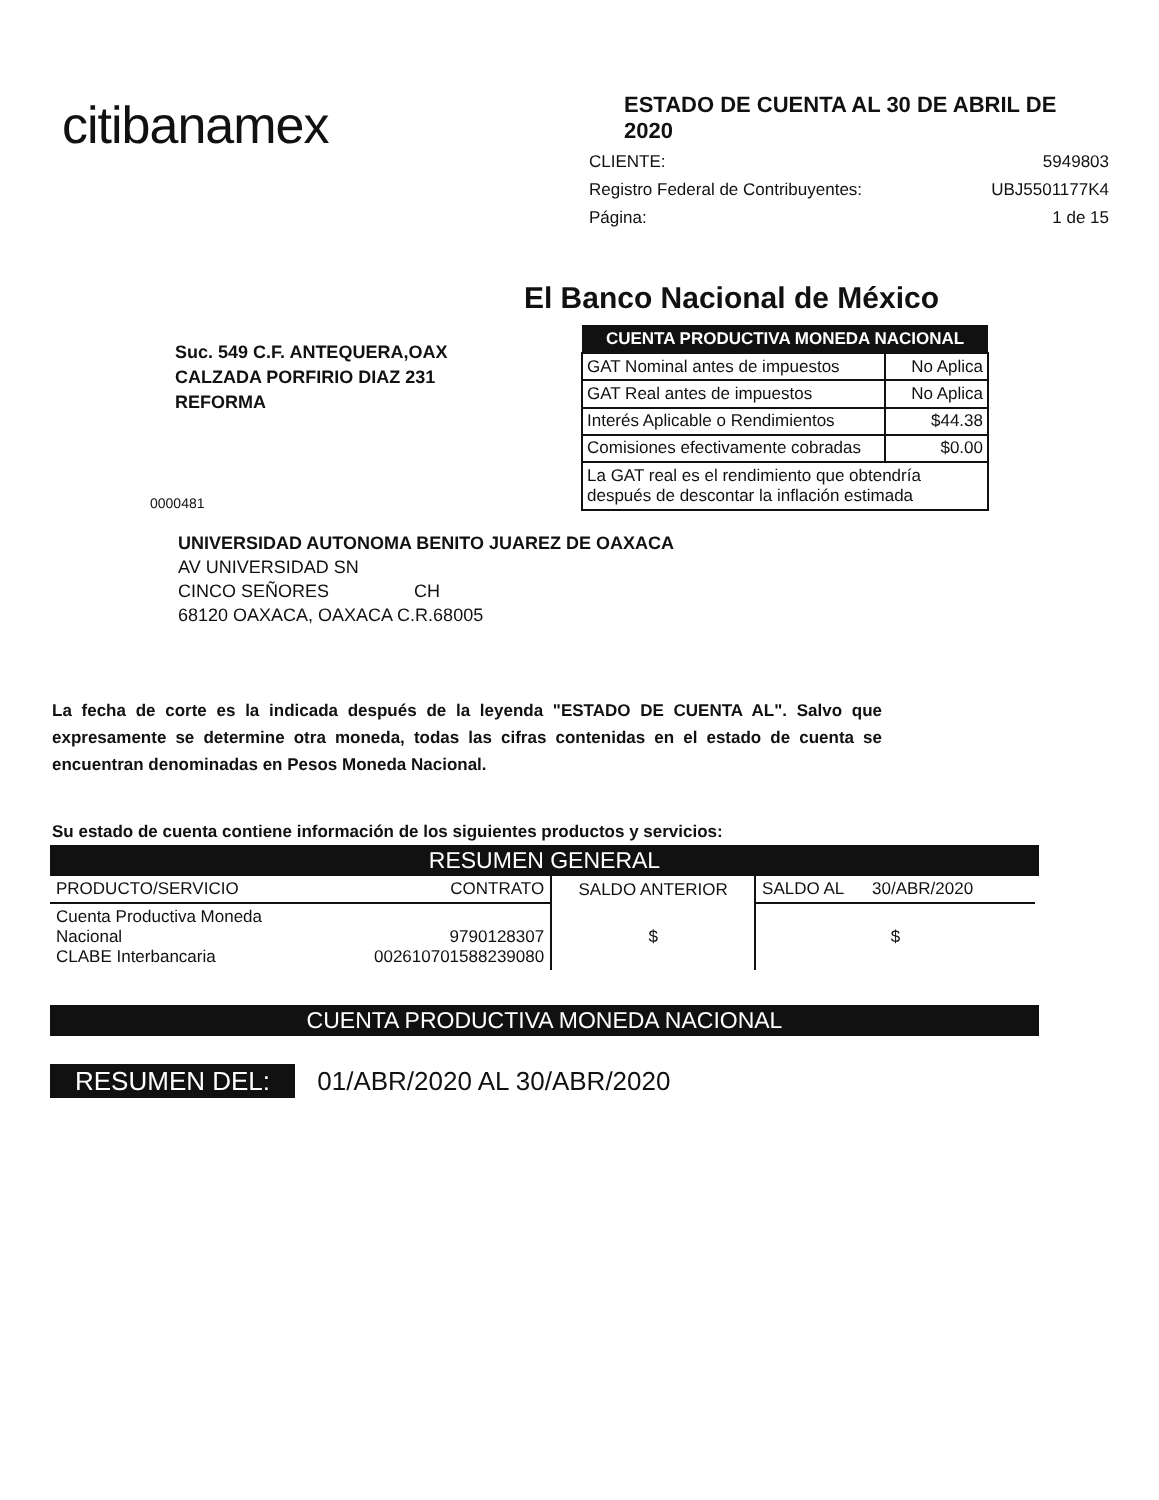citibanamex
ESTADO DE CUENTA AL 30 DE ABRIL DE 2020
CLIENTE: 5949803
Registro Federal de Contribuyentes: UBJ5501177K4
Página: 1 de 15
El Banco Nacional de México
Suc. 549 C.F. ANTEQUERA,OAX
CALZADA PORFIRIO DIAZ 231
REFORMA
0000481
| CUENTA PRODUCTIVA MONEDA NACIONAL | |
| --- | --- |
| GAT Nominal antes de impuestos | No Aplica |
| GAT Real antes de impuestos | No Aplica |
| Interés Aplicable o Rendimientos | $44.38 |
| Comisiones efectivamente cobradas | $0.00 |
| La GAT real es el rendimiento que obtendría después de descontar la inflación estimada | |
UNIVERSIDAD AUTONOMA BENITO JUAREZ DE OAXACA
AV UNIVERSIDAD SN
CINCO SEÑORES CH
68120 OAXACA, OAXACA C.R.68005
La fecha de corte es la indicada después de la leyenda "ESTADO DE CUENTA AL". Salvo que expresamente se determine otra moneda, todas las cifras contenidas en el estado de cuenta se encuentran denominadas en Pesos Moneda Nacional.
Su estado de cuenta contiene información de los siguientes productos y servicios:
RESUMEN GENERAL
| PRODUCTO/SERVICIO | CONTRATO | SALDO ANTERIOR | SALDO AL 30/ABR/2020 |
| --- | --- | --- | --- |
| Cuenta Productiva Moneda Nacional CLABE Interbancaria | 9790128307 002610701588239080 | $ | $ |
CUENTA PRODUCTIVA MONEDA NACIONAL
RESUMEN DEL: 01/ABR/2020 AL 30/ABR/2020